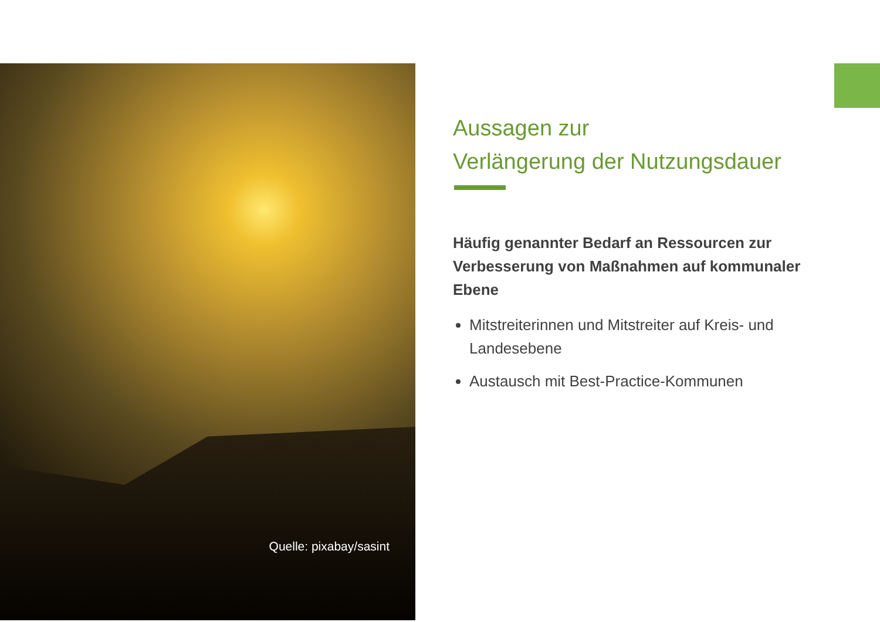Quelle: pixabay/sasint
Aussagen zur
Verlängerung der Nutzungsdauer
Häufig genannter Bedarf an Ressourcen zur Verbesserung von Maßnahmen auf kommunaler Ebene
Mitstreiterinnen und Mitstreiter auf Kreis- und Landesebene
Austausch mit Best-Practice-Kommunen